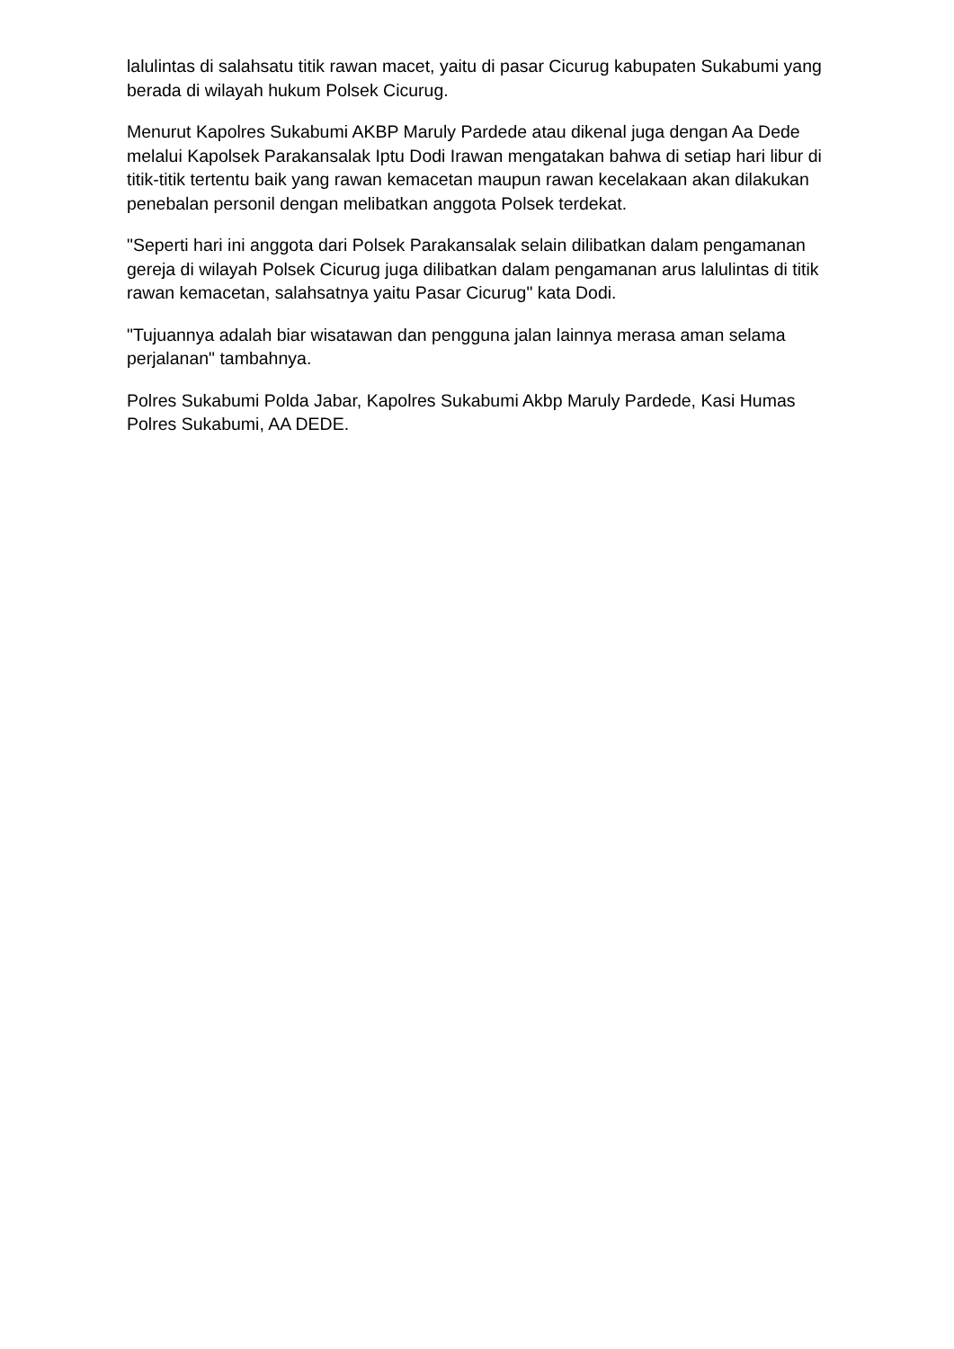lalulintas di salahsatu titik rawan macet, yaitu di pasar Cicurug kabupaten Sukabumi yang berada di wilayah hukum Polsek Cicurug.
Menurut Kapolres Sukabumi AKBP Maruly Pardede atau dikenal juga dengan Aa Dede melalui Kapolsek Parakansalak Iptu Dodi Irawan mengatakan bahwa di setiap hari libur di titik-titik tertentu baik yang rawan kemacetan maupun rawan kecelakaan akan dilakukan penebalan personil dengan melibatkan anggota Polsek terdekat.
"Seperti hari ini anggota dari Polsek Parakansalak selain dilibatkan dalam pengamanan gereja di wilayah Polsek Cicurug juga dilibatkan dalam pengamanan arus lalulintas di titik rawan kemacetan, salahsatnya yaitu Pasar Cicurug" kata Dodi.
"Tujuannya adalah biar wisatawan dan pengguna jalan lainnya merasa aman selama perjalanan" tambahnya.
Polres Sukabumi Polda Jabar, Kapolres Sukabumi Akbp Maruly Pardede, Kasi Humas Polres Sukabumi, AA DEDE.